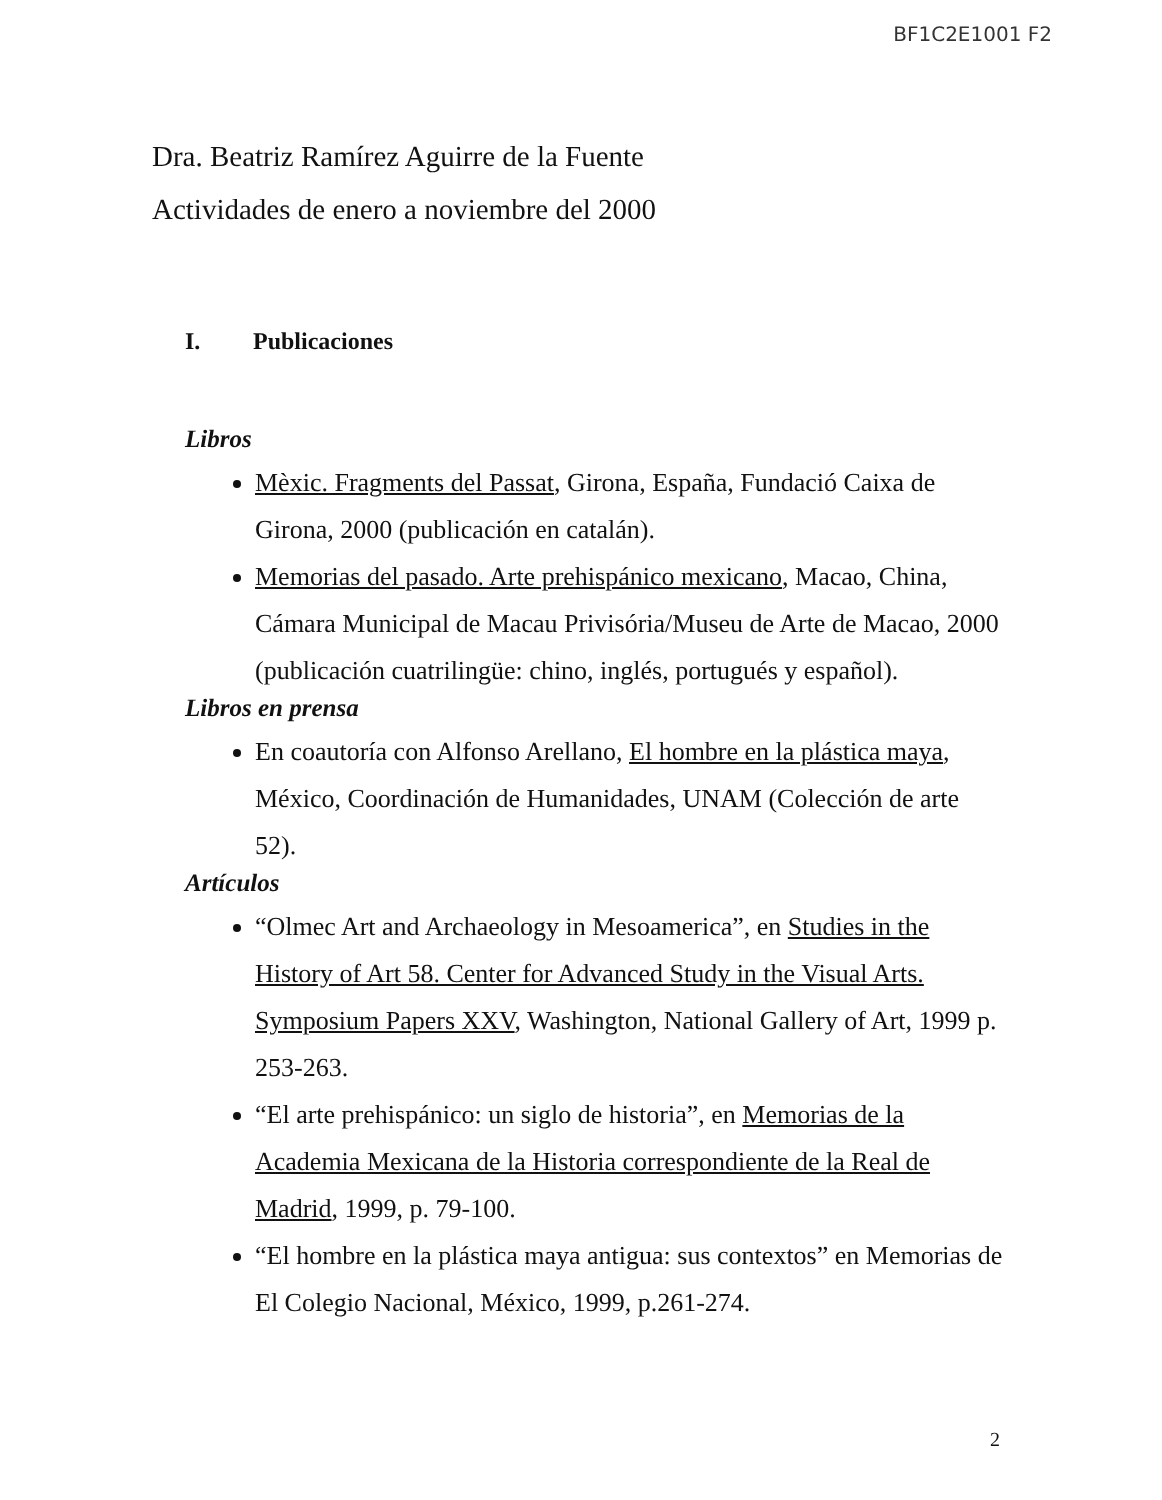BF1C2E1001 F2
Dra. Beatriz Ramírez Aguirre de la Fuente
Actividades de enero a noviembre del 2000
I. Publicaciones
Libros
Mèxic. Fragments del Passat, Girona, España, Fundació Caixa de Girona, 2000 (publicación en catalán).
Memorias del pasado. Arte prehispánico mexicano, Macao, China, Cámara Municipal de Macau Privisória/Museu de Arte de Macao, 2000 (publicación cuatrilingüe: chino, inglés, portugués y español).
Libros en prensa
En coautoría con Alfonso Arellano, El hombre en la plástica maya, México, Coordinación de Humanidades, UNAM (Colección de arte 52).
Artículos
“Olmec Art and Archaeology in Mesoamerica”, en Studies in the History of Art 58. Center for Advanced Study in the Visual Arts. Symposium Papers XXV, Washington, National Gallery of Art, 1999 p. 253-263.
“El arte prehispánico: un siglo de historia”, en Memorias de la Academia Mexicana de la Historia correspondiente de la Real de Madrid, 1999, p. 79-100.
“El hombre en la plástica maya antigua: sus contextos” en Memorias de El Colegio Nacional, México, 1999, p.261-274.
2